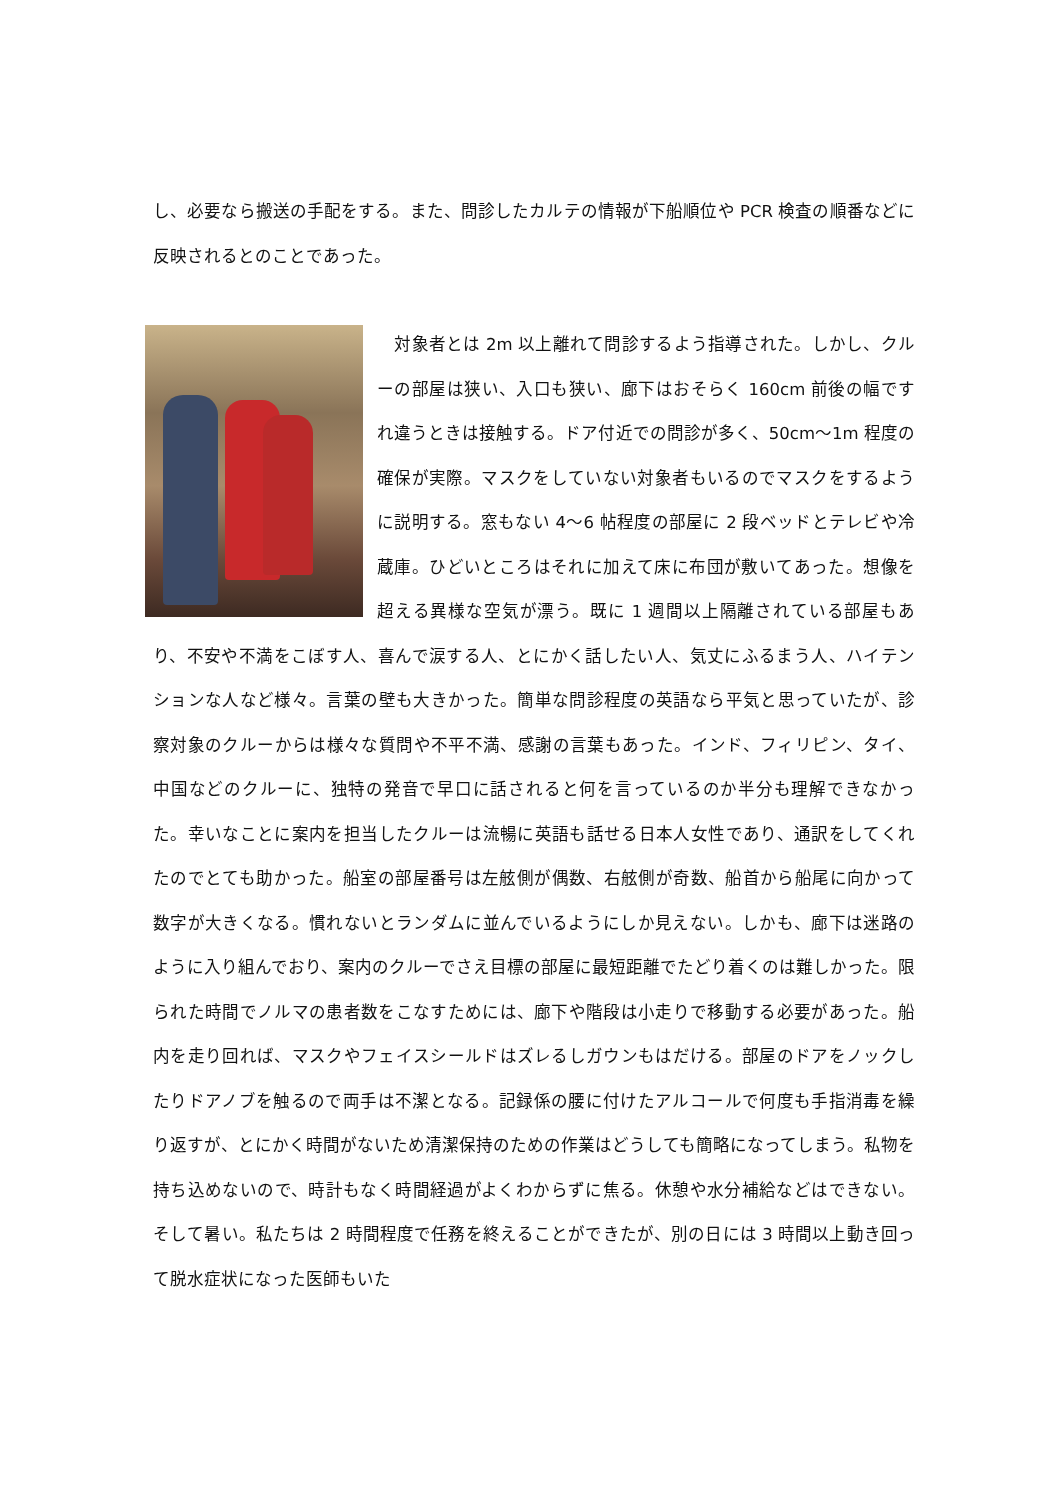し、必要なら搬送の手配をする。また、問診したカルテの情報が下船順位や PCR 検査の順番などに反映されるとのことであった。
　対象者とは 2m 以上離れて問診するよう指導された。しかし、クルーの部屋は狭い、入口も狭い、廊下はおそらく 160cm 前後の幅ですれ違うときは接触する。ドア付近での問診が多く、50cm～1m 程度の確保が実際。マスクをしていない対象者もいるのでマスクをするように説明する。窓もない 4～6 帖程度の部屋に 2 段ベッドとテレビや冷蔵庫。ひどいところはそれに加えて床に布団が敷いてあった。想像を超える異様な空気が漂う。既に 1 週間以上隔離されている部屋もあり、不安や不満をこぼす人、喜んで涙する人、とにかく話したい人、気丈にふるまう人、ハイテンションな人など様々。言葉の壁も大きかった。簡単な問診程度の英語なら平気と思っていたが、診察対象のクルーからは様々な質問や不平不満、感謝の言葉もあった。インド、フィリピン、タイ、中国などのクルーに、独特の発音で早口に話されると何を言っているのか半分も理解できなかった。幸いなことに案内を担当したクルーは流暢に英語も話せる日本人女性であり、通訳をしてくれたのでとても助かった。船室の部屋番号は左舷側が偶数、右舷側が奇数、船首から船尾に向かって数字が大きくなる。慣れないとランダムに並んでいるようにしか見えない。しかも、廊下は迷路のように入り組んでおり、案内のクルーでさえ目標の部屋に最短距離でたどり着くのは難しかった。限られた時間でノルマの患者数をこなすためには、廊下や階段は小走りで移動する必要があった。船内を走り回れば、マスクやフェイスシールドはズレるしガウンもはだける。部屋のドアをノックしたりドアノブを触るので両手は不潔となる。記録係の腰に付けたアルコールで何度も手指消毒を繰り返すが、とにかく時間がないため清潔保持のための作業はどうしても簡略になってしまう。私物を持ち込めないので、時計もなく時間経過がよくわからずに焦る。休憩や水分補給などはできない。そして暑い。私たちは 2 時間程度で任務を終えることができたが、別の日には 3 時間以上動き回って脱水症状になった医師もいた